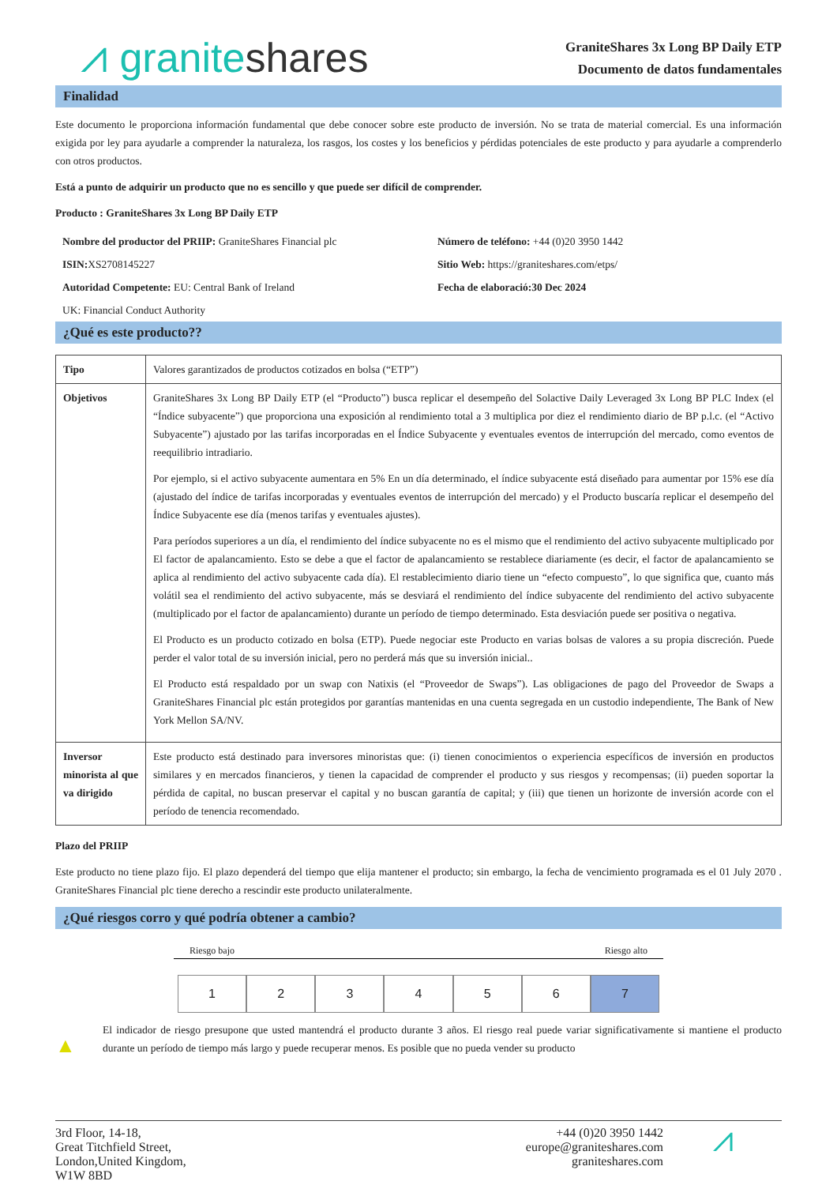⩘ granite shares
GraniteShares 3x Long BP Daily ETP
Documento de datos fundamentales
Finalidad
Este documento le proporciona información fundamental que debe conocer sobre este producto de inversión. No se trata de material comercial. Es una información exigida por ley para ayudarle a comprender la naturaleza, los rasgos, los costes y los beneficios y pérdidas potenciales de este producto y para ayudarle a comprenderlo con otros productos.
Está a punto de adquirir un producto que no es sencillo y que puede ser difícil de comprender.
Producto : GraniteShares 3x Long BP Daily ETP
Nombre del productor del PRIIP: GraniteShares Financial plc
Número de teléfono: +44 (0)20 3950 1442
ISIN: XS2708145227
Sitio Web: https://graniteshares.com/etps/
Autoridad Competente: EU: Central Bank of Ireland
UK: Financial Conduct Authority
Fecha de elaboració:30 Dec 2024
¿Qué es este producto??
| Tipo | Valores garantizados de productos cotizados en bolsa (“ETP”) |
| Objetivos | GraniteShares 3x Long BP Daily ETP (el “Producto”) busca replicar el desempeño del Solactive Daily Leveraged 3x Long BP PLC Index (el “Índice subyacente”) que proporciona una exposición al rendimiento total a 3 multiplica por diez el rendimiento diario de BP p.l.c. (el “Activo Subyacente”) ajustado por las tarifas incorporadas en el Índice Subyacente y eventuales eventos de interrupción del mercado, como eventos de reequilibrio intradiario. Por ejemplo, si el activo subyacente aumentara en 5% En un día determinado, el índice subyacente está diseñado para aumentar por 15% ese día (ajustado del índice de tarifas incorporadas y eventuales eventos de interrupción del mercado) y el Producto buscaría replicar el desempeño del Índice Subyacente ese día (menos tarifas y eventuales ajustes). Para períodos superiores a un día, el rendimiento del índice subyacente no es el mismo que el rendimiento del activo subyacente multiplicado por El factor de apalancamiento. Esto se debe a que el factor de apalancamiento se restablece diariamente (es decir, el factor de apalancamiento se aplica al rendimiento del activo subyacente cada día). El restablecimiento diario tiene un “efecto compuesto”, lo que significa que, cuanto más volátil sea el rendimiento del activo subyacente, más se desviará el rendimiento del índice subyacente del rendimiento del activo subyacente (multiplicado por el factor de apalancamiento) durante un período de tiempo determinado. Esta desviación puede ser positiva o negativa. El Producto es un producto cotizado en bolsa (ETP). Puede negociar este Producto en varias bolsas de valores a su propia discreción. Puede perder el valor total de su inversión inicial, pero no perderá más que su inversión inicial.. El Producto está respaldado por un swap con Natixis (el “Proveedor de Swaps”). Las obligaciones de pago del Proveedor de Swaps a GraniteShares Financial plc están protegidos por garantías mantenidas en una cuenta segregada en un custodio independiente, The Bank of New York Mellon SA/NV. |
| Inversor minorista al que va dirigido | Este producto está destinado para inversores minoristas que: (i) tienen conocimientos o experiencia específicos de inversión en productos similares y en mercados financieros, y tienen la capacidad de comprender el producto y sus riesgos y recompensas; (ii) pueden soportar la pérdida de capital, no buscan preservar el capital y no buscan garantía de capital; y (iii) que tienen un horizonte de inversión acorde con el período de tenencia recomendado. |
Plazo del PRIIP
Este producto no tiene plazo fijo. El plazo dependerá del tiempo que elija mantener el producto; sin embargo, la fecha de vencimiento programada es el 01 July 2070 . GraniteShares Financial plc tiene derecho a rescindir este producto unilateralmente.
¿Qué riesgos corro y qué podría obtener a cambio?
Riesgo bajo Riesgo alto
1 2 3 4 5 6 7
▲ El indicador de riesgo presupone que usted mantendrá el producto durante 3 años. El riesgo real puede variar significativamente si mantiene el producto durante un período de tiempo más largo y puede recuperar menos. Es posible que no pueda vender su producto
3rd Floor, 14-18,
Great Titchfield Street,
London,United Kingdom,
W1W 8BD
+44 (0)20 3950 1442
europe@graniteshares.com
graniteshares.com
⩘